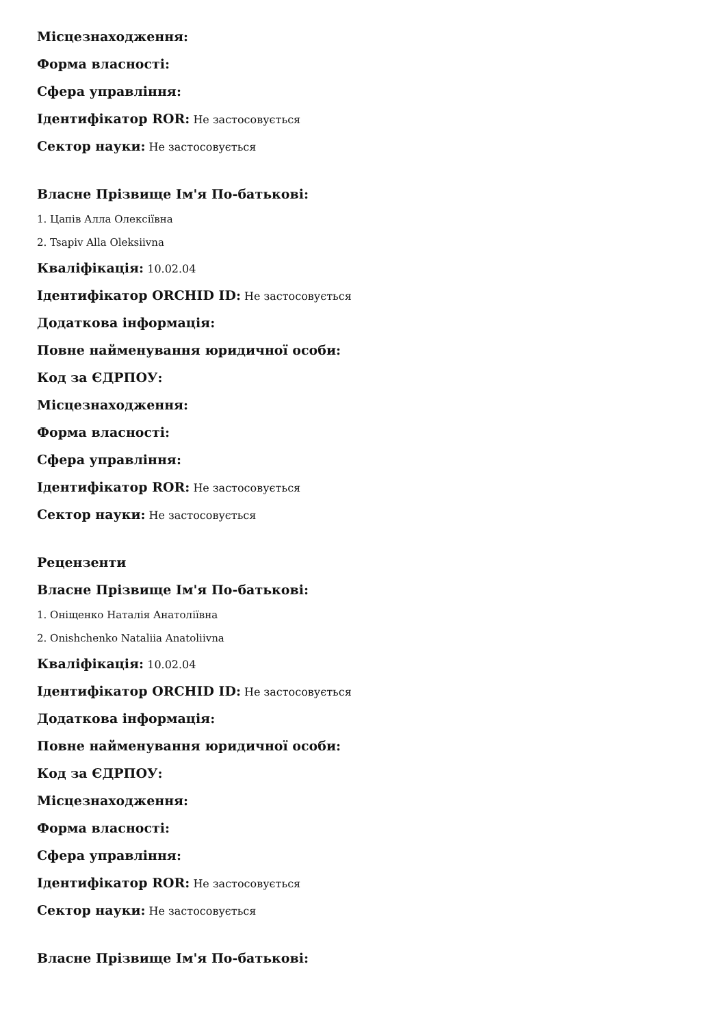Місцезнаходження:
Форма власності:
Сфера управління:
Ідентифікатор ROR: Не застосовується
Сектор науки: Не застосовується
Власне Прізвище Ім'я По-батькові:
1. Цапів Алла Олексіївна
2. Tsapiv Alla Oleksiivna
Кваліфікація: 10.02.04
Ідентифікатор ORCHID ID: Не застосовується
Додаткова інформація:
Повне найменування юридичної особи:
Код за ЄДРПОУ:
Місцезнаходження:
Форма власності:
Сфера управління:
Ідентифікатор ROR: Не застосовується
Сектор науки: Не застосовується
Рецензенти
Власне Прізвище Ім'я По-батькові:
1. Оніщенко Наталія Анатоліївна
2. Onishchenko Nataliia Anatoliivna
Кваліфікація: 10.02.04
Ідентифікатор ORCHID ID: Не застосовується
Додаткова інформація:
Повне найменування юридичної особи:
Код за ЄДРПОУ:
Місцезнаходження:
Форма власності:
Сфера управління:
Ідентифікатор ROR: Не застосовується
Сектор науки: Не застосовується
Власне Прізвище Ім'я По-батькові: